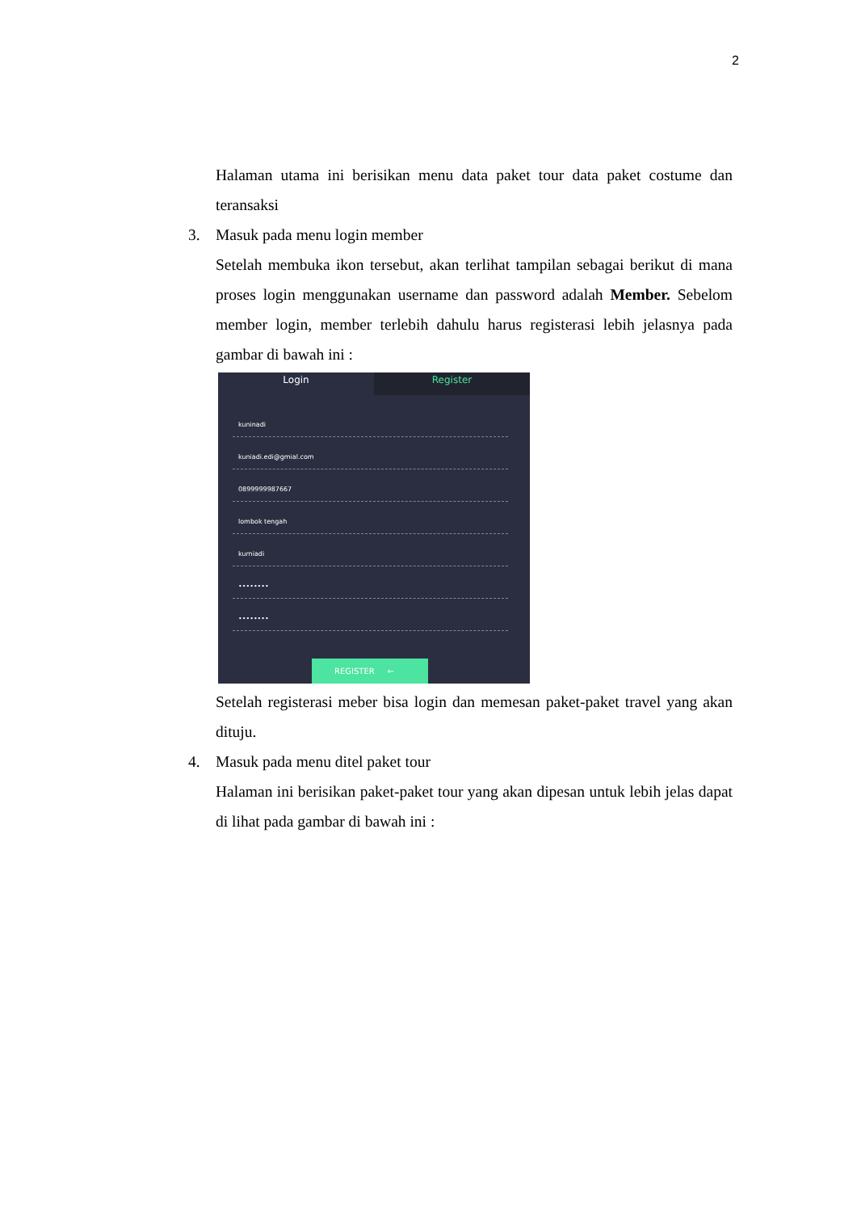2
Halaman utama ini berisikan menu data paket tour data paket costume dan teransaksi
3. Masuk pada menu login member
Setelah membuka ikon tersebut, akan terlihat tampilan sebagai berikut di mana proses login menggunakan username dan password adalah Member. Sebelom member login, member terlebih dahulu harus registerasi lebih jelasnya pada gambar di bawah ini :
Login Register
kuninadi
kuniadi.edi@gmial.com
0899999987667
lombok tengah
kurniadi
••••••••
••••••••
REGISTER ←
Setelah registerasi meber bisa login dan memesan paket-paket travel yang akan dituju.
4. Masuk pada menu ditel paket tour
Halaman ini berisikan paket-paket tour yang akan dipesan untuk lebih jelas dapat di lihat pada gambar di bawah ini :